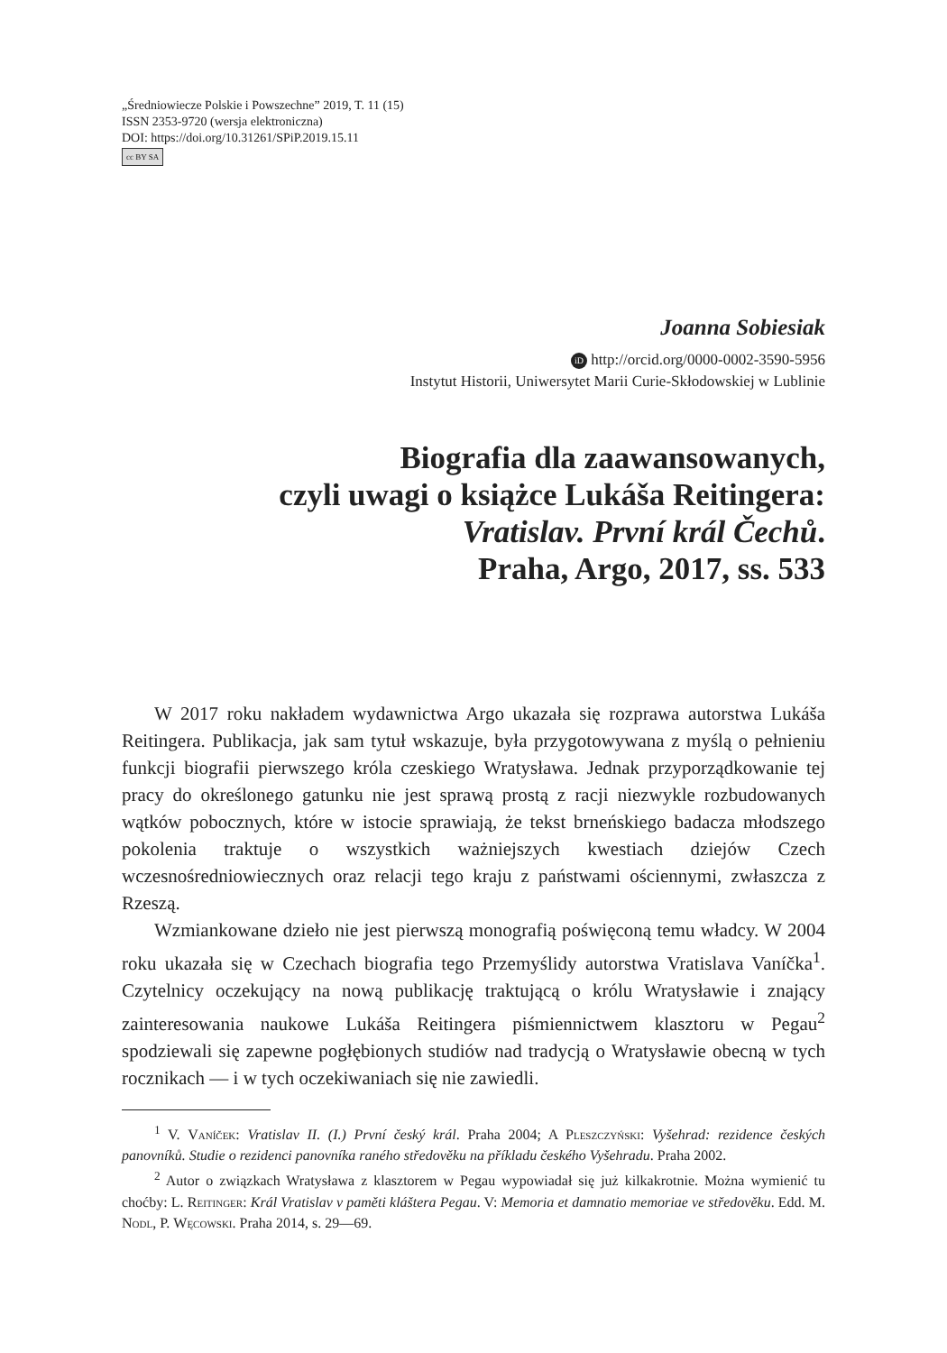„Średniowiecze Polskie i Powszechne” 2019, T. 11 (15)
ISSN 2353-9720 (wersja elektroniczna)
DOI: https://doi.org/10.31261/SPiP.2019.15.11
cc BY SA
Joanna Sobiesiak
iD http://orcid.org/0000-0002-3590-5956
Instytut Historii, Uniwersytet Marii Curie-Skłodowskiej w Lublinie
Biografia dla zaawansowanych,
czyli uwagi o książce Lukáša Reitingera:
Vratislav. První král Čechů.
Praha, Argo, 2017, ss. 533
W 2017 roku nakładem wydawnictwa Argo ukazała się rozprawa autorstwa Lukáša Reitingera. Publikacja, jak sam tytuł wskazuje, była przygotowywana z myślą o pełnieniu funkcji biografii pierwszego króla czeskiego Wratysława. Jednak przyporządkowanie tej pracy do określonego gatunku nie jest sprawą prostą z racji niezwykle rozbudowanych wątków pobocznych, które w istocie sprawiają, że tekst brneńskiego badacza młodszego pokolenia traktuje o wszystkich ważniejszych kwestiach dziejów Czech wczesnośredniowiecznych oraz relacji tego kraju z państwami ościennymi, zwłaszcza z Rzeszą.
Wzmiankowane dzieło nie jest pierwszą monografią poświęconą temu władcy. W 2004 roku ukazała się w Czechach biografia tego Przemyślidy autorstwa Vratislava Vaníčka<sup>1</sup>. Czytelnicy oczekujący na nową publikację traktującą o królu Wratysławie i znający zainteresowania naukowe Lukáša Reitingera piśmiennictwem klasztoru w Pegau<sup>2</sup> spodziewali się zapewne pogłębionych studiów nad tradycją o Wratysławie obecną w tych rocznikach — i w tych oczekiwaniach się nie zawiedli.
<sup>1</sup> V. Vaníček: Vratislav II. (I.) První český král. Praha 2004; A Pleszczyński: Vyšehrad: rezidence českých panovníků. Studie o rezidenci panovníka raného středověku na příkladu českého Vyšehradu. Praha 2002.
<sup>2</sup> Autor o związkach Wratysława z klasztorem w Pegau wypowiadał się już kilkakrotnie. Można wymienić tu choćby: L. Reitinger: Král Vratislav v paměti kláštera Pegau. V: Memoria et damnatio memoriae ve středověku. Edd. M. Nodl, P. Węcowski. Praha 2014, s. 29—69.